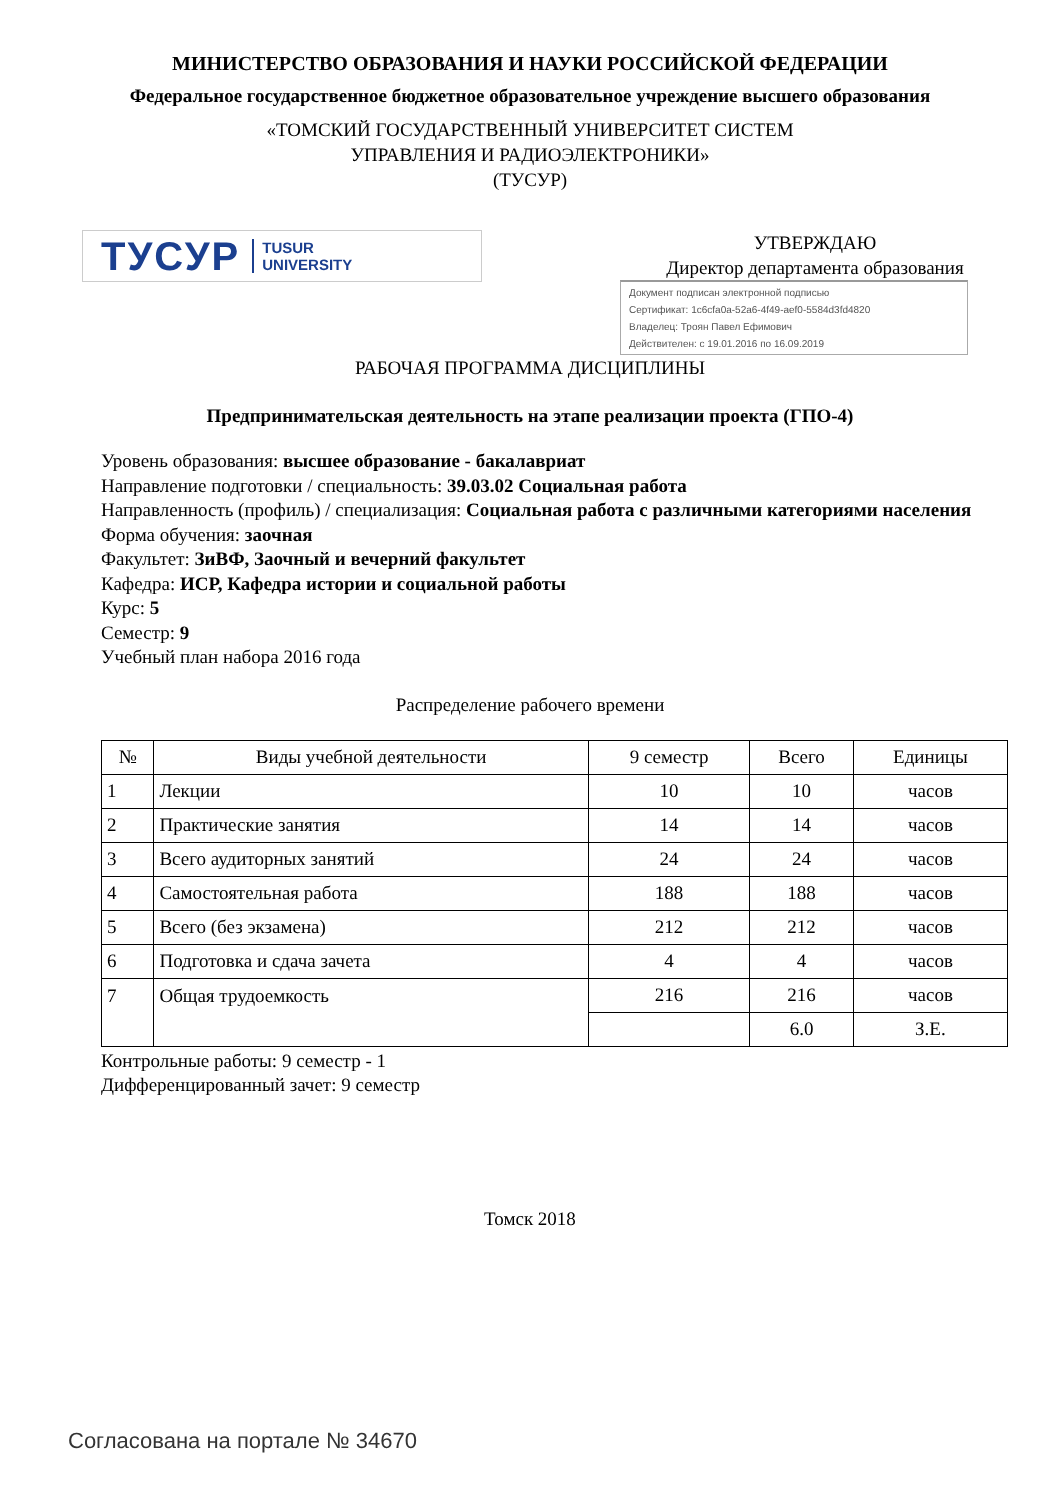МИНИСТЕРСТВО ОБРАЗОВАНИЯ И НАУКИ РОССИЙСКОЙ ФЕДЕРАЦИИ
Федеральное государственное бюджетное образовательное учреждение высшего образования
«ТОМСКИЙ ГОСУДАРСТВЕННЫЙ УНИВЕРСИТЕТ СИСТЕМ
УПРАВЛЕНИЯ И РАДИОЭЛЕКТРОНИКИ»
(ТУСУР)
ТУСУР TUSUR
UNIVERSITY
УТВЕРЖДАЮ
Директор департамента образования
Документ подписан электронной подписью
Сертификат: 1c6cfa0a-52a6-4f49-aef0-5584d3fd4820
Владелец: Троян Павел Ефимович
Действителен: с 19.01.2016 по 16.09.2019
РАБОЧАЯ ПРОГРАММА ДИСЦИПЛИНЫ
Предпринимательская деятельность на этапе реализации проекта (ГПО-4)
Уровень образования: высшее образование - бакалавриат
Направление подготовки / специальность: 39.03.02 Социальная работа
Направленность (профиль) / специализация: Социальная работа с различными категориями населения
Форма обучения: заочная
Факультет: ЗиВФ, Заочный и вечерний факультет
Кафедра: ИСР, Кафедра истории и социальной работы
Курс: 5
Семестр: 9
Учебный план набора 2016 года
Распределение рабочего времени
| № | Виды учебной деятельности | 9 семестр | Всего | Единицы |
| --- | --- | --- | --- | --- |
| 1 | Лекции | 10 | 10 | часов |
| 2 | Практические занятия | 14 | 14 | часов |
| 3 | Всего аудиторных занятий | 24 | 24 | часов |
| 4 | Самостоятельная работа | 188 | 188 | часов |
| 5 | Всего (без экзамена) | 212 | 212 | часов |
| 6 | Подготовка и сдача зачета | 4 | 4 | часов |
| 7 | Общая трудоемкость | 216 | 216 | часов |
| | | | 6.0 | З.Е. |
Контрольные работы: 9 семестр - 1
Дифференцированный зачет: 9 семестр
Томск 2018
Согласована на портале № 34670